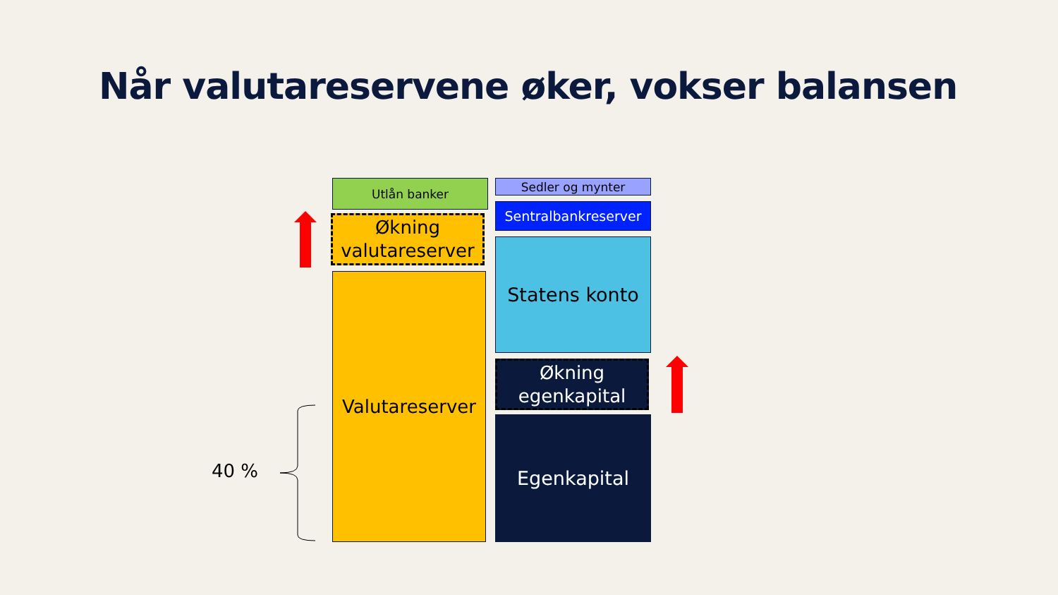Når valutareservene øker, vokser balansen
Utlån banker
Økning
valutareserver
Valutareserver
Sedler og mynter
Sentralbankreserver
Statens konto
Økning
egenkapital
Egenkapital
40 %